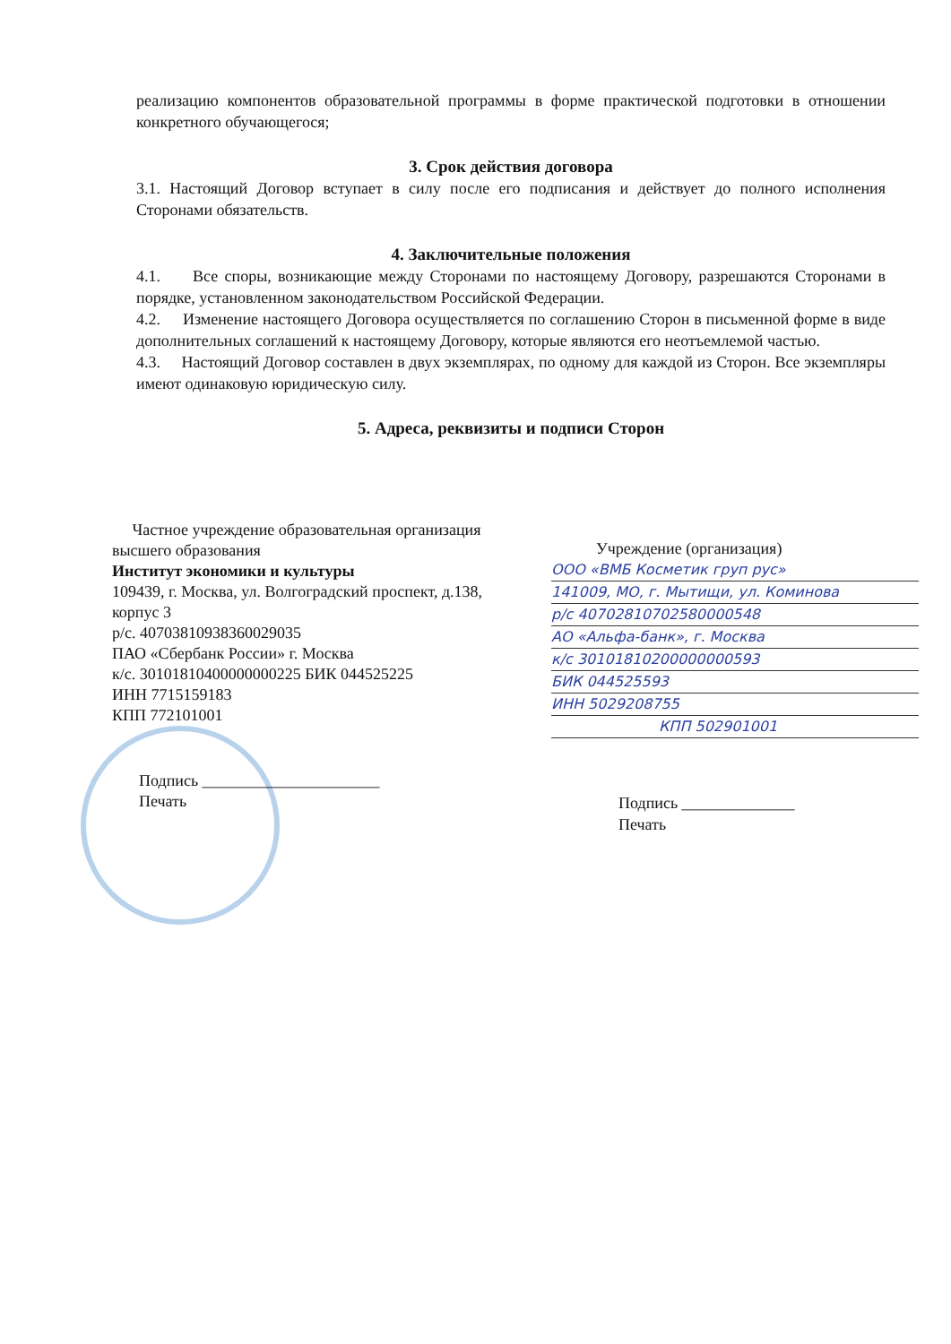реализацию компонентов образовательной программы в форме практической подготовки в отношении конкретного обучающегося;
3. Срок действия договора
3.1. Настоящий Договор вступает в силу после его подписания и действует до полного исполнения Сторонами обязательств.
4. Заключительные положения
4.1. Все споры, возникающие между Сторонами по настоящему Договору, разрешаются Сторонами в порядке, установленном законодательством Российской Федерации.
4.2. Изменение настоящего Договора осуществляется по соглашению Сторон в письменной форме в виде дополнительных соглашений к настоящему Договору, которые являются его неотъемлемой частью.
4.3. Настоящий Договор составлен в двух экземплярах, по одному для каждой из Сторон. Все экземпляры имеют одинаковую юридическую силу.
5. Адреса, реквизиты и подписи Сторон
Частное учреждение образовательная организация высшего образования
Институт экономики и культуры
109439, г. Москва, ул. Волгоградский проспект, д.138, корпус 3
р/с. 40703810938360029035
ПАО «Сбербанк России» г. Москва
к/с. 30101810400000000225 БИК 044525225
ИНН 7715159183
КПП 772101001
Подпись ______________________
Печать
Учреждение (организация)
ООО «ВМБ Косметик груп рус»
141009, МО, г. Мытищи, ул. Коминова
р/с 40702810702580000548
АО «Альфа-банк», г. Москва
к/с 30101810200000000593
БИК 044525593
ИНН 5029208755
КПП 502901001
Подпись ______________
Печать